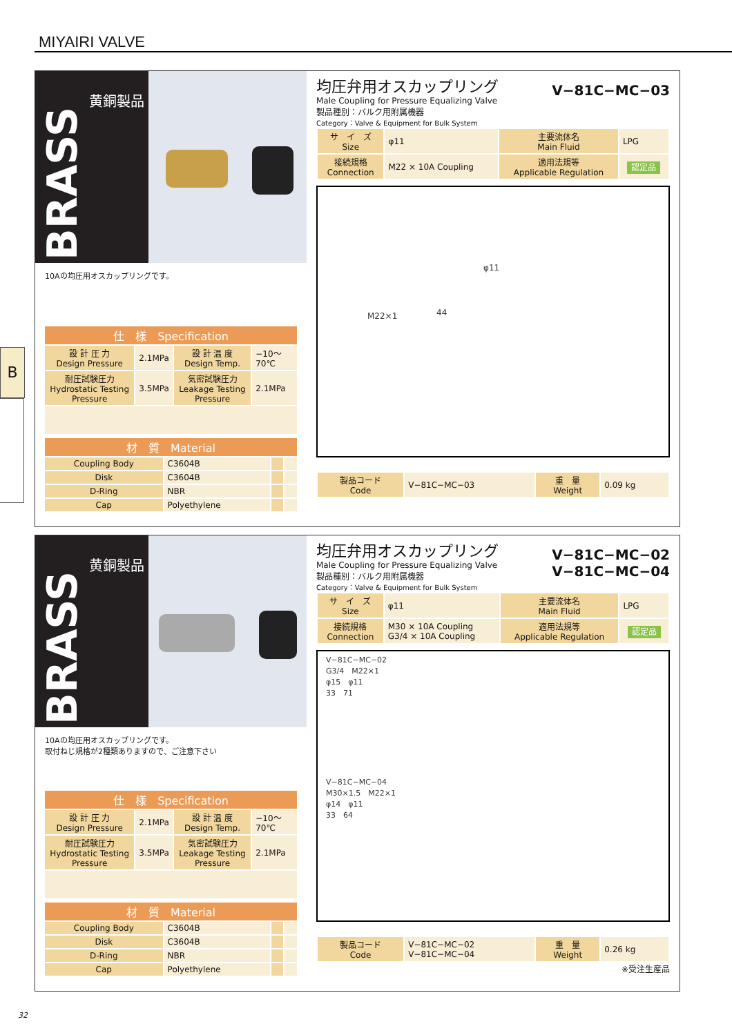MIYAIRI VALVE
B
BRASS
黄銅製品
10Aの均圧用オスカップリングです。
| 仕 様 Specification | | | |
| --- | --- | --- | --- |
| 設 計 圧 力 Design Pressure | 2.1MPa | 設 計 温 度 Design Temp. | −10〜70℃ |
| 耐圧試験圧力 Hydrostatic Testing Pressure | 3.5MPa | 気密試験圧力 Leakage Testing Pressure | 2.1MPa |
| 材 質 Material | | | |
| --- | --- | --- | --- |
| Coupling Body | C3604B | | |
| Disk | C3604B | | |
| D-Ring | NBR | | |
| Cap | Polyethylene | | |
V−81C−MC−03
均圧弁用オスカップリング
Male Coupling for Pressure Equalizing Valve
製品種別：バルク用附属機器
Category：Valve & Equipment for Bulk System
| サ イ ズ Size | φ11 | 主要流体名 Main Fluid | LPG |
| 接続規格 Connection | M22 × 10A Coupling | 適用法規等 Applicable Regulation | 認定品 |
M22×1 44
φ11
| 製品コード Code | V−81C−MC−03 | 重 量 Weight | 0.09 kg |
BRASS
黄銅製品
10Aの均圧用オスカップリングです。
取付ねじ規格が2種類ありますので、ご注意下さい
| 仕 様 Specification | | | |
| --- | --- | --- | --- |
| 設 計 圧 力 Design Pressure | 2.1MPa | 設 計 温 度 Design Temp. | −10〜70℃ |
| 耐圧試験圧力 Hydrostatic Testing Pressure | 3.5MPa | 気密試験圧力 Leakage Testing Pressure | 2.1MPa |
| 材 質 Material | | | |
| --- | --- | --- | --- |
| Coupling Body | C3604B | | |
| Disk | C3604B | | |
| D-Ring | NBR | | |
| Cap | Polyethylene | | |
V−81C−MC−02
V−81C−MC−04
均圧弁用オスカップリング
Male Coupling for Pressure Equalizing Valve
製品種別：バルク用附属機器
Category：Valve & Equipment for Bulk System
| サ イ ズ Size | φ11 | 主要流体名 Main Fluid | LPG |
| 接続規格 Connection | M30 × 10A Coupling G3/4 × 10A Coupling | 適用法規等 Applicable Regulation | 認定品 |
V−81C−MC−02
G3/4　M22×1
φ15　φ11
33　71
V−81C−MC−04
M30×1.5　M22×1
φ14　φ11
33　64
| 製品コード Code | V−81C−MC−02 V−81C−MC−04 | 重 量 Weight | 0.26 kg |
※受注生産品
32